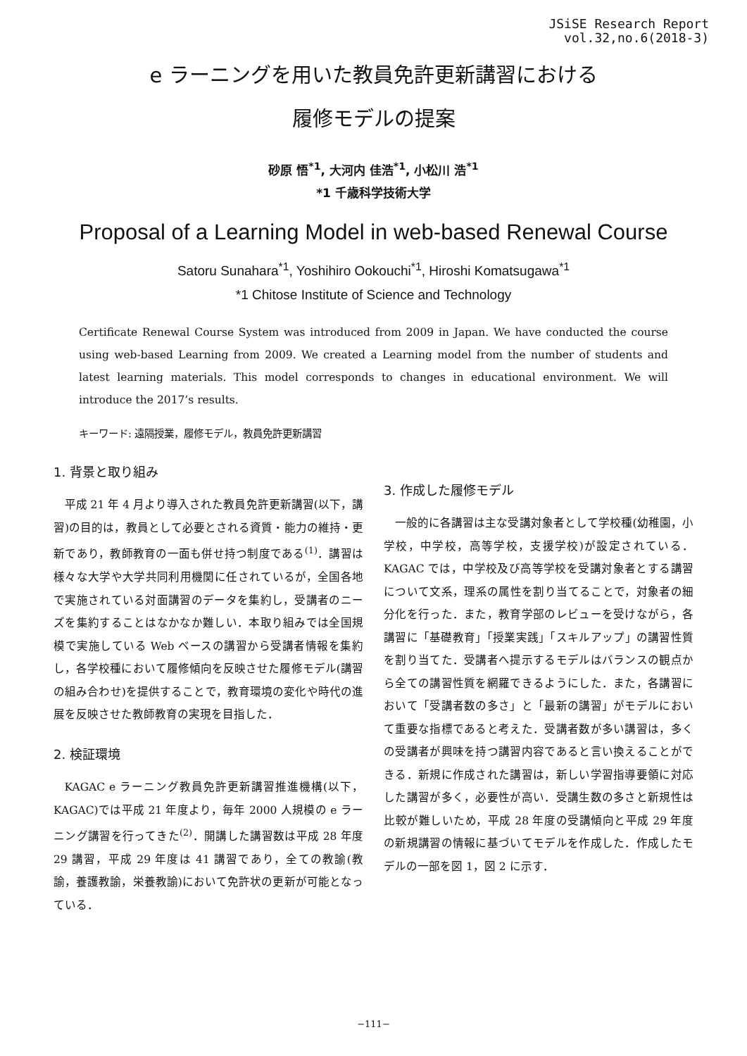JSiSE Research Report
vol.32,no.6(2018-3)
e ラーニングを用いた教員免許更新講習における
履修モデルの提案
砂原 悟<sup>*1</sup>, 大河内 佳浩<sup>*1</sup>, 小松川 浩<sup>*1</sup>
*1 千歳科学技術大学
Proposal of a Learning Model in web-based Renewal Course
Satoru Sunahara<sup>*1</sup>, Yoshihiro Ookouchi<sup>*1</sup>, Hiroshi Komatsugawa<sup>*1</sup>
*1 Chitose Institute of Science and Technology
Certificate Renewal Course System was introduced from 2009 in Japan. We have conducted the course using web-based Learning from 2009. We created a Learning model from the number of students and latest learning materials. This model corresponds to changes in educational environment. We will introduce the 2017’s results.
キーワード: 遠隔授業，履修モデル，教員免許更新講習
1. 背景と取り組み
平成 21 年 4 月より導入された教員免許更新講習(以下，講習)の目的は，教員として必要とされる資質・能力の維持・更新であり，教師教育の一面も併せ持つ制度である<sup>(1)</sup>．講習は様々な大学や大学共同利用機関に任されているが，全国各地で実施されている対面講習のデータを集約し，受講者のニーズを集約することはなかなか難しい．本取り組みでは全国規模で実施している Web ベースの講習から受講者情報を集約し，各学校種において履修傾向を反映させた履修モデル(講習の組み合わせ)を提供することで，教育環境の変化や時代の進展を反映させた教師教育の実現を目指した．
2. 検証環境
KAGAC e ラーニング教員免許更新講習推進機構(以下，KAGAC)では平成 21 年度より，毎年 2000 人規模の e ラーニング講習を行ってきた<sup>(2)</sup>．開講した講習数は平成 28 年度 29 講習，平成 29 年度は 41 講習であり，全ての教諭(教諭，養護教諭，栄養教諭)において免許状の更新が可能となっている．
3. 作成した履修モデル
一般的に各講習は主な受講対象者として学校種(幼稚園，小学校，中学校，高等学校，支援学校)が設定されている．KAGAC では，中学校及び高等学校を受講対象者とする講習について文系，理系の属性を割り当てることで，対象者の細分化を行った．また，教育学部のレビューを受けながら，各講習に「基礎教育」「授業実践」「スキルアップ」の講習性質を割り当てた．受講者へ提示するモデルはバランスの観点から全ての講習性質を網羅できるようにした．また，各講習において「受講者数の多さ」と「最新の講習」がモデルにおいて重要な指標であると考えた．受講者数が多い講習は，多くの受講者が興味を持つ講習内容であると言い換えることができる．新規に作成された講習は，新しい学習指導要領に対応した講習が多く，必要性が高い．受講生数の多さと新規性は比較が難しいため，平成 28 年度の受講傾向と平成 29 年度の新規講習の情報に基づいてモデルを作成した．作成したモデルの一部を図 1，図 2 に示す．
−111−